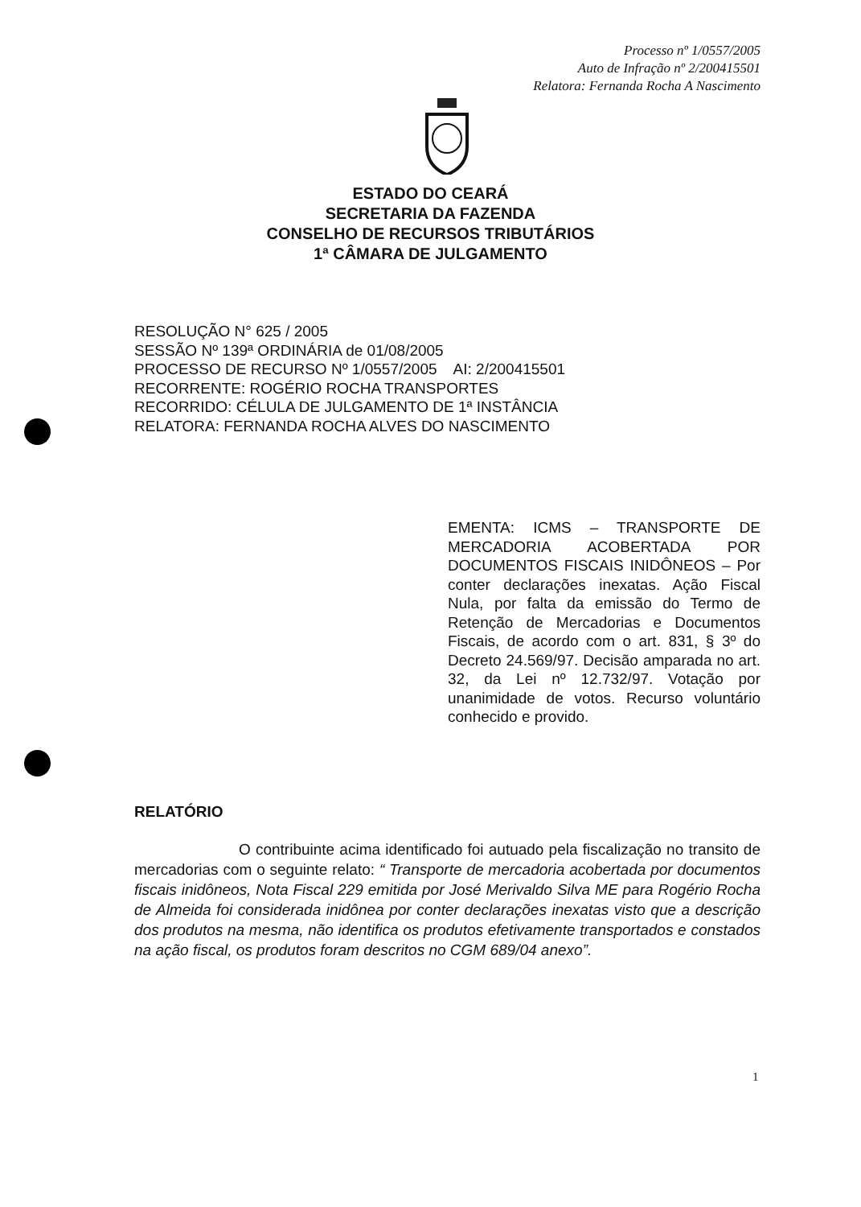Processo nº 1/0557/2005
Auto de Infração nº 2/200415501
Relatora: Fernanda Rocha A Nascimento
ESTADO DO CEARÁ
SECRETARIA DA FAZENDA
CONSELHO DE RECURSOS TRIBUTÁRIOS
1ª CÂMARA DE JULGAMENTO
RESOLUÇÃO N° 625 / 2005
SESSÃO Nº 139ª ORDINÁRIA de 01/08/2005
PROCESSO DE RECURSO Nº 1/0557/2005 AI: 2/200415501
RECORRENTE: ROGÉRIO ROCHA TRANSPORTES
RECORRIDO: CÉLULA DE JULGAMENTO DE 1ª INSTÂNCIA
RELATORA: FERNANDA ROCHA ALVES DO NASCIMENTO
EMENTA: ICMS – TRANSPORTE DE MERCADORIA ACOBERTADA POR DOCUMENTOS FISCAIS INIDÔNEOS – Por conter declarações inexatas. Ação Fiscal Nula, por falta da emissão do Termo de Retenção de Mercadorias e Documentos Fiscais, de acordo com o art. 831, § 3º do Decreto 24.569/97. Decisão amparada no art. 32, da Lei nº 12.732/97. Votação por unanimidade de votos. Recurso voluntário conhecido e provido.
RELATÓRIO
O contribuinte acima identificado foi autuado pela fiscalização no transito de mercadorias com o seguinte relato: “ Transporte de mercadoria acobertada por documentos fiscais inidôneos, Nota Fiscal 229 emitida por José Merivaldo Silva ME para Rogério Rocha de Almeida foi considerada inidônea por conter declarações inexatas visto que a descrição dos produtos na mesma, não identifica os produtos efetivamente transportados e constados na ação fiscal, os produtos foram descritos no CGM 689/04 anexo”.
1